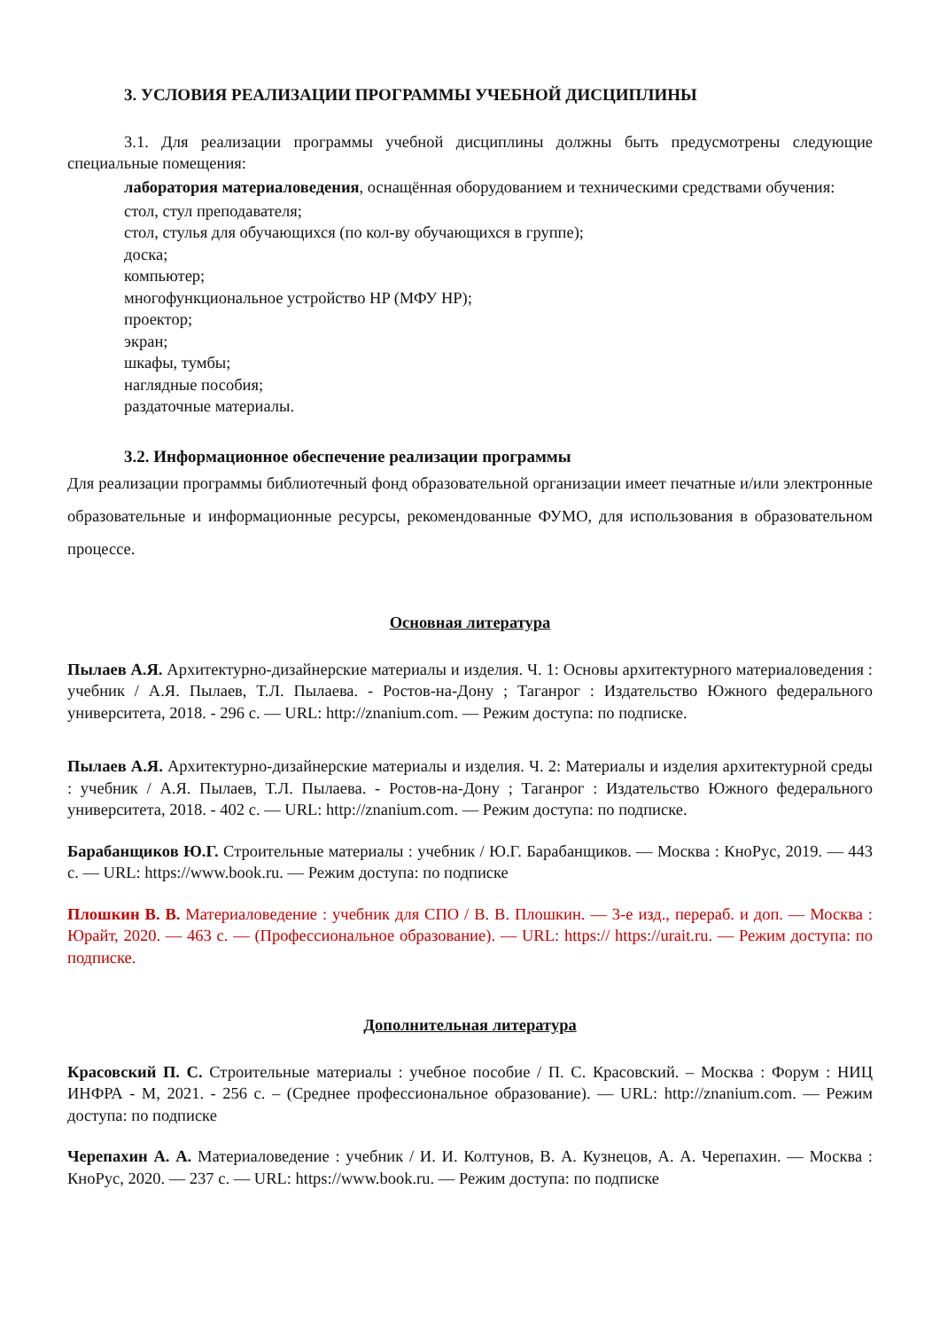3. УСЛОВИЯ РЕАЛИЗАЦИИ ПРОГРАММЫ УЧЕБНОЙ ДИСЦИПЛИНЫ
3.1. Для реализации программы учебной дисциплины должны быть предусмотрены следующие специальные помещения:
лаборатория материаловедения, оснащённая оборудованием и техническими средствами обучения:
стол, стул преподавателя;
стол, стулья для обучающихся (по кол-ву обучающихся в группе);
доска;
компьютер;
многофункциональное устройство HP (МФУ HP);
проектор;
экран;
шкафы, тумбы;
наглядные пособия;
раздаточные материалы.
3.2. Информационное обеспечение реализации программы
Для реализации программы библиотечный фонд образовательной организации имеет печатные и/или электронные образовательные и информационные ресурсы, рекомендованные ФУМО, для использования в образовательном процессе.
Основная литература
Пылаев А.Я. Архитектурно-дизайнерские материалы и изделия. Ч. 1: Основы архитектурного материаловедения : учебник / А.Я. Пылаев, Т.Л. Пылаева. - Ростов-на-Дону ; Таганрог : Издательство Южного федерального университета, 2018. - 296 с. — URL: http://znanium.com. — Режим доступа: по подписке.
Пылаев А.Я. Архитектурно-дизайнерские материалы и изделия. Ч. 2: Материалы и изделия архитектурной среды : учебник / А.Я. Пылаев, Т.Л. Пылаева. - Ростов-на-Дону ; Таганрог : Издательство Южного федерального университета, 2018. - 402 с. — URL: http://znanium.com. — Режим доступа: по подписке.
Барабанщиков Ю.Г. Строительные материалы : учебник / Ю.Г. Барабанщиков. — Москва : КноРус, 2019. — 443 с. — URL: https://www.book.ru. — Режим доступа: по подписке
Плошкин В. В. Материаловедение : учебник для СПО / В. В. Плошкин. — 3-е изд., перераб. и доп. — Москва : Юрайт, 2020. — 463 с. — (Профессиональное образование). — URL: https:// https://urait.ru. — Режим доступа: по подписке.
Дополнительная литература
Красовский П. С. Строительные материалы : учебное пособие / П. С. Красовский. – Москва : Форум : НИЦ ИНФРА - М, 2021. - 256 с. – (Среднее профессиональное образование). — URL: http://znanium.com. — Режим доступа: по подписке
Черепахин А. А. Материаловедение : учебник / И. И. Колтунов, В. А. Кузнецов, А. А. Черепахин. — Москва : КноРус, 2020. — 237 с. — URL: https://www.book.ru. — Режим доступа: по подписке